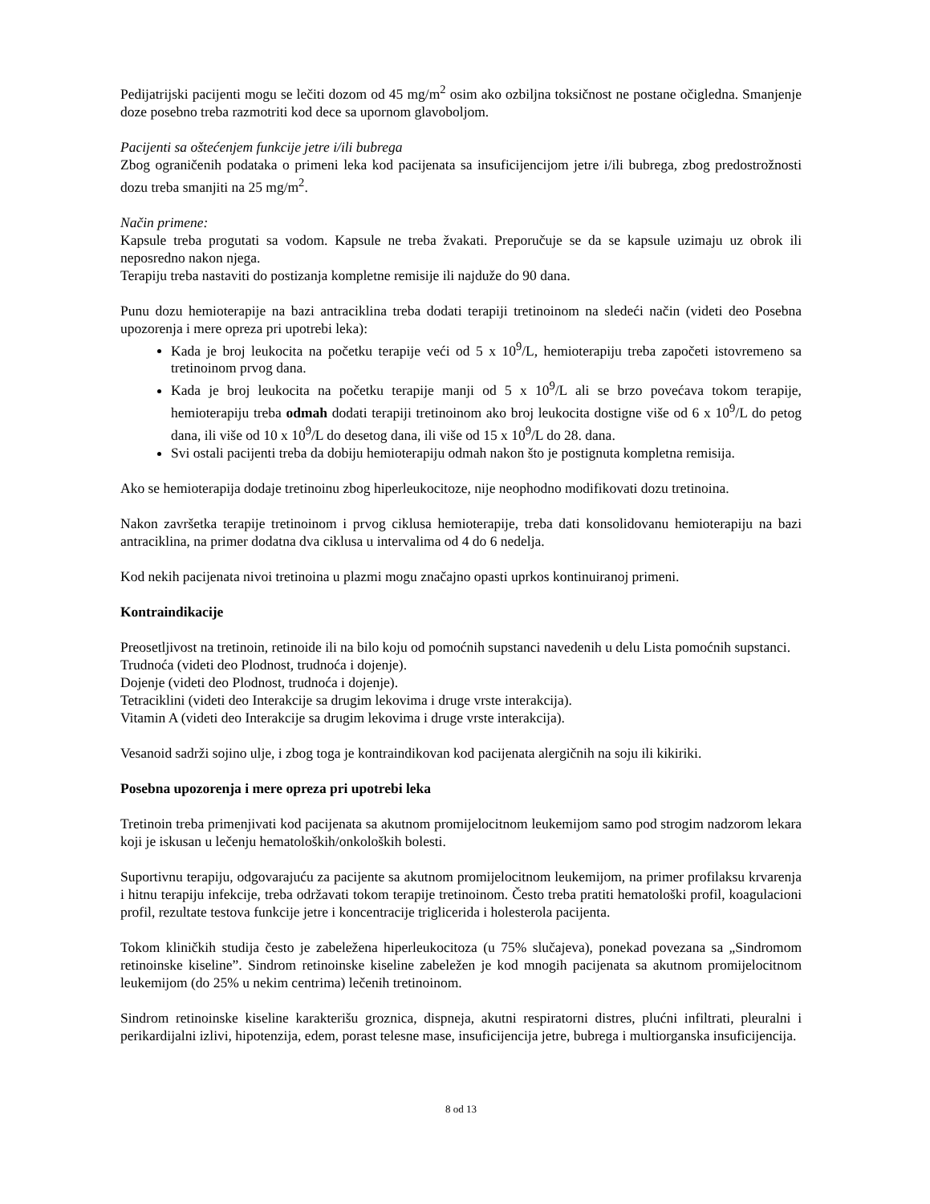Pedijatrijski pacijenti mogu se lečiti dozom od 45 mg/m<sup>2</sup> osim ako ozbiljna toksičnost ne postane očigledna. Smanjenje doze posebno treba razmotriti kod dece sa upornom glavoboljom.
Pacijenti sa oštećenjem funkcije jetre i/ili bubrega
Zbog ograničenih podataka o primeni leka kod pacijenata sa insuficijencijom jetre i/ili bubrega, zbog predostrožnosti dozu treba smanjiti na 25 mg/m<sup>2</sup>.
Način primene:
Kapsule treba progutati sa vodom. Kapsule ne treba žvakati. Preporučuje se da se kapsule uzimaju uz obrok ili neposredno nakon njega.
Terapiju treba nastaviti do postizanja kompletne remisije ili najduže do 90 dana.
Punu dozu hemioterapije na bazi antraciklina treba dodati terapiji tretinoinom na sledeći način (videti deo Posebna upozorenja i mere opreza pri upotrebi leka):
Kada je broj leukocita na početku terapije veći od 5 x 10<sup>9</sup>/L, hemioterapiju treba započeti istovremeno sa tretinoinom prvog dana.
Kada je broj leukocita na početku terapije manji od 5 x 10<sup>9</sup>/L ali se brzo povećava tokom terapije, hemioterapiju treba odmah dodati terapiji tretinoinom ako broj leukocita dostigne više od 6 x 10<sup>9</sup>/L do petog dana, ili više od 10 x 10<sup>9</sup>/L do desetog dana, ili više od 15 x 10<sup>9</sup>/L do 28. dana.
Svi ostali pacijenti treba da dobiju hemioterapiju odmah nakon što je postignuta kompletna remisija.
Ako se hemioterapija dodaje tretinoinu zbog hiperleukocitoze, nije neophodno modifikovati dozu tretinoina.
Nakon završetka terapije tretinoinom i prvog ciklusa hemioterapije, treba dati konsolidovanu hemioterapiju na bazi antraciklina, na primer dodatna dva ciklusa u intervalima od 4 do 6 nedelja.
Kod nekih pacijenata nivoi tretinoina u plazmi mogu značajno opasti uprkos kontinuiranoj primeni.
Kontraindikacije
Preosetljivost na tretinoin, retinoide ili na bilo koju od pomoćnih supstanci navedenih u delu Lista pomoćnih supstanci.
Trudnoća (videti deo Plodnost, trudnoća i dojenje).
Dojenje (videti deo Plodnost, trudnoća i dojenje).
Tetraciklini (videti deo Interakcije sa drugim lekovima i druge vrste interakcija).
Vitamin A (videti deo Interakcije sa drugim lekovima i druge vrste interakcija).
Vesanoid sadrži sojino ulje, i zbog toga je kontraindikovan kod pacijenata alergičnih na soju ili kikiriki.
Posebna upozorenja i mere opreza pri upotrebi leka
Tretinoin treba primenjivati kod pacijenata sa akutnom promijelocitnom leukemijom samo pod strogim nadzorom lekara koji je iskusan u lečenju hematoloških/onkoloških bolesti.
Suportivnu terapiju, odgovarajuću za pacijente sa akutnom promijelocitnom leukemijom, na primer profilaksu krvarenja i hitnu terapiju infekcije, treba održavati tokom terapije tretinoinom. Često treba pratiti hematološki profil, koagulacioni profil, rezultate testova funkcije jetre i koncentracije triglicerida i holesterola pacijenta.
Tokom kliničkih studija često je zabeležena hiperleukocitoza (u 75% slučajeva), ponekad povezana sa „Sindromom retinoinske kiseline”. Sindrom retinoinske kiseline zabeležen je kod mnogih pacijenata sa akutnom promijelocitnom leukemijom (do 25% u nekim centrima) lečenih tretinoinom.
Sindrom retinoinske kiseline karakterišu groznica, dispneja, akutni respiratorni distres, plućni infiltrati, pleuralni i perikardijalni izlivi, hipotenzija, edem, porast telesne mase, insuficijencija jetre, bubrega i multiorganska insuficijencija.
8 od 13